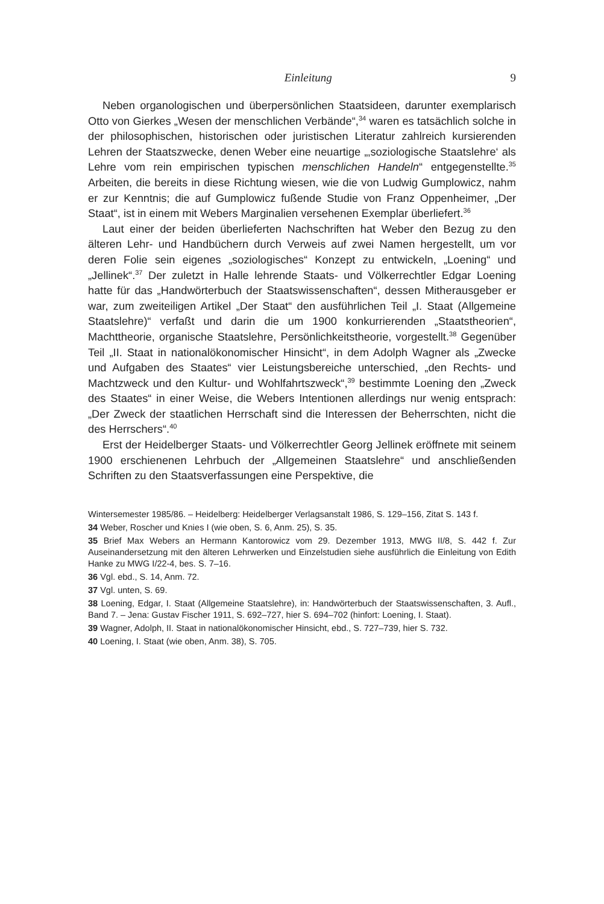Einleitung 9
Neben organologischen und überpersönlichen Staatsideen, darunter exemplarisch Otto von Gierkes „Wesen der menschlichen Verbände“,<sup>34</sup> waren es tatsächlich solche in der philosophischen, historischen oder juristischen Literatur zahlreich kursierenden Lehren der Staatszwecke, denen Weber eine neuartige „‚soziologische Staatslehre‘ als Lehre vom rein empirischen typischen menschlichen Handeln“ entgegenstellte.<sup>35</sup> Arbeiten, die bereits in diese Richtung wiesen, wie die von Ludwig Gumplowicz, nahm er zur Kenntnis; die auf Gumplowicz fußende Studie von Franz Oppenheimer, „Der Staat“, ist in einem mit Webers Marginalien versehenen Exemplar überliefert.<sup>36</sup>
Laut einer der beiden überlieferten Nachschriften hat Weber den Bezug zu den älteren Lehr- und Handbüchern durch Verweis auf zwei Namen hergestellt, um vor deren Folie sein eigenes „soziologisches“ Konzept zu entwickeln, „Loening“ und „Jellinek“.<sup>37</sup> Der zuletzt in Halle lehrende Staats- und Völkerrechtler Edgar Loening hatte für das „Handwörterbuch der Staatswissenschaften“, dessen Mitherausgeber er war, zum zweiteiligen Artikel „Der Staat“ den ausführlichen Teil „I. Staat (Allgemeine Staatslehre)“ verfaßt und darin die um 1900 konkurrierenden „Staatstheorien“, Machttheorie, organische Staatslehre, Persönlichkeitstheorie, vorgestellt.<sup>38</sup> Gegenüber Teil „II. Staat in nationalökonomischer Hinsicht“, in dem Adolph Wagner als „Zwecke und Aufgaben des Staates“ vier Leistungsbereiche unterschied, „den Rechts- und Machtzweck und den Kultur- und Wohlfahrtszweck“,<sup>39</sup> bestimmte Loening den „Zweck des Staates“ in einer Weise, die Webers Intentionen allerdings nur wenig entsprach: „Der Zweck der staatlichen Herrschaft sind die Interessen der Beherrschten, nicht die des Herrschers“.<sup>40</sup>
Erst der Heidelberger Staats- und Völkerrechtler Georg Jellinek eröffnete mit seinem 1900 erschienenen Lehrbuch der „Allgemeinen Staatslehre“ und anschließenden Schriften zu den Staatsverfassungen eine Perspektive, die
Wintersemester 1985/86. – Heidelberg: Heidelberger Verlagsanstalt 1986, S. 129–156, Zitat S. 143 f.
34 Weber, Roscher und Knies I (wie oben, S. 6, Anm. 25), S. 35.
35 Brief Max Webers an Hermann Kantorowicz vom 29. Dezember 1913, MWG II/8, S. 442 f. Zur Auseinandersetzung mit den älteren Lehrwerken und Einzelstudien siehe ausführlich die Einleitung von Edith Hanke zu MWG I/22-4, bes. S. 7–16.
36 Vgl. ebd., S. 14, Anm. 72.
37 Vgl. unten, S. 69.
38 Loening, Edgar, I. Staat (Allgemeine Staatslehre), in: Handwörterbuch der Staatswissenschaften, 3. Aufl., Band 7. – Jena: Gustav Fischer 1911, S. 692–727, hier S. 694–702 (hinfort: Loening, I. Staat).
39 Wagner, Adolph, II. Staat in nationalökonomischer Hinsicht, ebd., S. 727–739, hier S. 732.
40 Loening, I. Staat (wie oben, Anm. 38), S. 705.